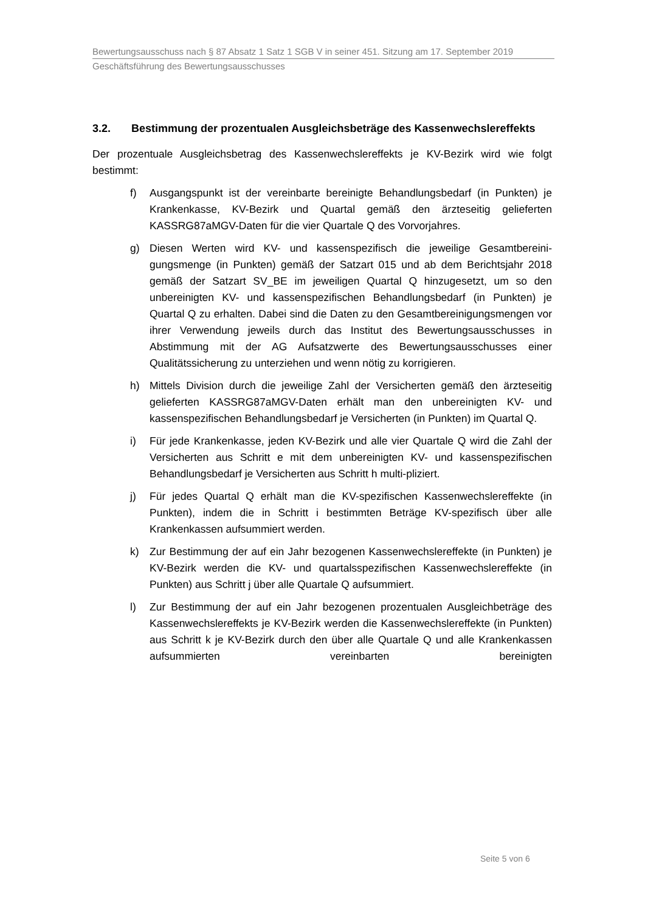Bewertungsausschuss nach § 87 Absatz 1 Satz 1 SGB V in seiner 451. Sitzung am 17. September 2019
Geschäftsführung des Bewertungsausschusses
3.2. Bestimmung der prozentualen Ausgleichsbeträge des Kassenwechslereffekts
Der prozentuale Ausgleichsbetrag des Kassenwechslereffekts je KV-Bezirk wird wie folgt bestimmt:
f) Ausgangspunkt ist der vereinbarte bereinigte Behandlungsbedarf (in Punkten) je Krankenkasse, KV-Bezirk und Quartal gemäß den ärzteseitig gelieferten KASSRG87aMGV-Daten für die vier Quartale Q des Vorvorjahres.
g) Diesen Werten wird KV- und kassenspezifisch die jeweilige Gesamtbereini-gungsmenge (in Punkten) gemäß der Satzart 015 und ab dem Berichtsjahr 2018 gemäß der Satzart SV_BE im jeweiligen Quartal Q hinzugesetzt, um so den unbereinigten KV- und kassenspezifischen Behandlungsbedarf (in Punkten) je Quartal Q zu erhalten. Dabei sind die Daten zu den Gesamtbereinigungsmengen vor ihrer Verwendung jeweils durch das Institut des Bewertungsausschusses in Abstimmung mit der AG Aufsatzwerte des Bewertungsausschusses einer Qualitätssicherung zu unterziehen und wenn nötig zu korrigieren.
h) Mittels Division durch die jeweilige Zahl der Versicherten gemäß den ärzteseitig gelieferten KASSRG87aMGV-Daten erhält man den unbereinigten KV- und kassenspezifischen Behandlungsbedarf je Versicherten (in Punkten) im Quartal Q.
i) Für jede Krankenkasse, jeden KV-Bezirk und alle vier Quartale Q wird die Zahl der Versicherten aus Schritt e mit dem unbereinigten KV- und kassenspezifischen Behandlungsbedarf je Versicherten aus Schritt h multi-pliziert.
j) Für jedes Quartal Q erhält man die KV-spezifischen Kassenwechslereffekte (in Punkten), indem die in Schritt i bestimmten Beträge KV-spezifisch über alle Krankenkassen aufsummiert werden.
k) Zur Bestimmung der auf ein Jahr bezogenen Kassenwechslereffekte (in Punkten) je KV-Bezirk werden die KV- und quartalsspezifischen Kassenwechslereffekte (in Punkten) aus Schritt j über alle Quartale Q aufsummiert.
l) Zur Bestimmung der auf ein Jahr bezogenen prozentualen Ausgleichbeträge des Kassenwechslereffekts je KV-Bezirk werden die Kassenwechslereffekte (in Punkten) aus Schritt k je KV-Bezirk durch den über alle Quartale Q und alle Krankenkassen aufsummierten vereinbarten bereinigten
Seite 5 von 6